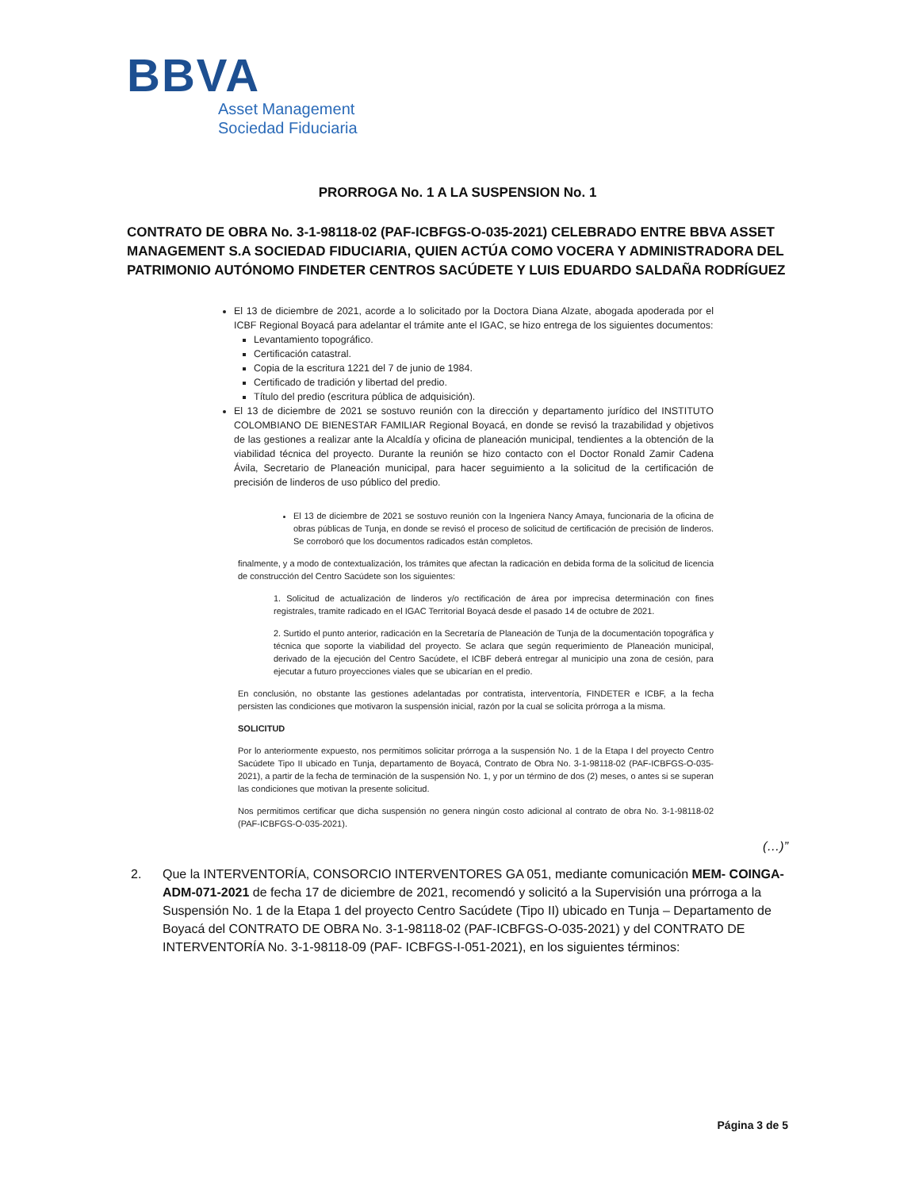BBVA
Asset Management
Sociedad Fiduciaria
PRORROGA No. 1 A LA SUSPENSION No. 1
CONTRATO DE OBRA No. 3-1-98118-02 (PAF-ICBFGS-O-035-2021) CELEBRADO ENTRE BBVA ASSET MANAGEMENT S.A SOCIEDAD FIDUCIARIA, QUIEN ACTÚA COMO VOCERA Y ADMINISTRADORA DEL PATRIMONIO AUTÓNOMO FINDETER CENTROS SACÚDETE Y LUIS EDUARDO SALDAÑA RODRÍGUEZ
El 13 de diciembre de 2021, acorde a lo solicitado por la Doctora Diana Alzate, abogada apoderada por el ICBF Regional Boyacá para adelantar el trámite ante el IGAC, se hizo entrega de los siguientes documentos:
Levantamiento topográfico.
Certificación catastral.
Copia de la escritura 1221 del 7 de junio de 1984.
Certificado de tradición y libertad del predio.
Título del predio (escritura pública de adquisición).
El 13 de diciembre de 2021 se sostuvo reunión con la dirección y departamento jurídico del INSTITUTO COLOMBIANO DE BIENESTAR FAMILIAR Regional Boyacá, en donde se revisó la trazabilidad y objetivos de las gestiones a realizar ante la Alcaldía y oficina de planeación municipal, tendientes a la obtención de la viabilidad técnica del proyecto. Durante la reunión se hizo contacto con el Doctor Ronald Zamir Cadena Ávila, Secretario de Planeación municipal, para hacer seguimiento a la solicitud de la certificación de precisión de linderos de uso público del predio.
El 13 de diciembre de 2021 se sostuvo reunión con la Ingeniera Nancy Amaya, funcionaria de la oficina de obras públicas de Tunja, en donde se revisó el proceso de solicitud de certificación de precisión de linderos. Se corroboró que los documentos radicados están completos.
finalmente, y a modo de contextualización, los trámites que afectan la radicación en debida forma de la solicitud de licencia de construcción del Centro Sacúdete son los siguientes:
1. Solicitud de actualización de linderos y/o rectificación de área por imprecisa determinación con fines registrales, tramite radicado en el IGAC Territorial Boyacá desde el pasado 14 de octubre de 2021.
2. Surtido el punto anterior, radicación en la Secretaría de Planeación de Tunja de la documentación topográfica y técnica que soporte la viabilidad del proyecto. Se aclara que según requerimiento de Planeación municipal, derivado de la ejecución del Centro Sacúdete, el ICBF deberá entregar al municipio una zona de cesión, para ejecutar a futuro proyecciones viales que se ubicarían en el predio.
En conclusión, no obstante las gestiones adelantadas por contratista, interventoría, FINDETER e ICBF, a la fecha persisten las condiciones que motivaron la suspensión inicial, razón por la cual se solicita prórroga a la misma.
SOLICITUD
Por lo anteriormente expuesto, nos permitimos solicitar prórroga a la suspensión No. 1 de la Etapa I del proyecto Centro Sacúdete Tipo II ubicado en Tunja, departamento de Boyacá, Contrato de Obra No. 3-1-98118-02 (PAF-ICBFGS-O-035-2021), a partir de la fecha de terminación de la suspensión No. 1, y por un término de dos (2) meses, o antes si se superan las condiciones que motivan la presente solicitud.
Nos permitimos certificar que dicha suspensión no genera ningún costo adicional al contrato de obra No. 3-1-98118-02 (PAF-ICBFGS-O-035-2021).
(…)”
2. Que la INTERVENTORÍA, CONSORCIO INTERVENTORES GA 051, mediante comunicación MEM- COINGA- ADM-071-2021 de fecha 17 de diciembre de 2021, recomendó y solicitó a la Supervisión una prórroga a la Suspensión No. 1 de la Etapa 1 del proyecto Centro Sacúdete (Tipo II) ubicado en Tunja – Departamento de Boyacá del CONTRATO DE OBRA No. 3-1-98118-02 (PAF-ICBFGS-O-035-2021) y del CONTRATO DE INTERVENTORÍA No. 3-1-98118-09 (PAF- ICBFGS-I-051-2021), en los siguientes términos:
Página 3 de 5